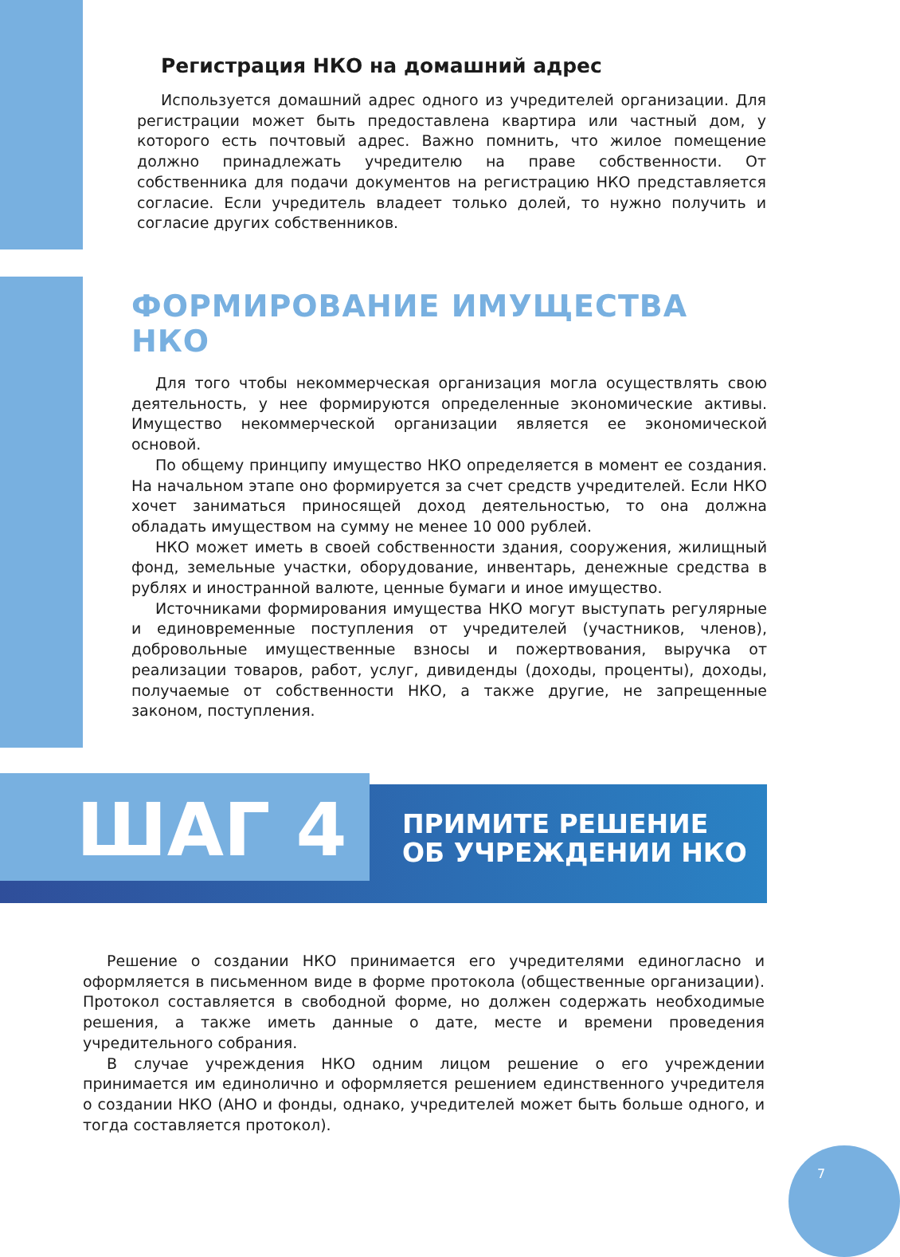Регистрация НКО на домашний адрес
Используется домашний адрес одного из учредителей организации. Для регистрации может быть предоставлена квартира или частный дом, у которого есть почтовый адрес. Важно помнить, что жилое помещение должно принадлежать учредителю на праве собственности. От собственника для подачи документов на регистрацию НКО представляется согласие. Если учредитель владеет только долей, то нужно получить и согласие других собственников.
ФОРМИРОВАНИЕ ИМУЩЕСТВА НКО
Для того чтобы некоммерческая организация могла осуществлять свою деятельность, у нее формируются определенные экономические активы. Имущество некоммерческой организации является ее экономической основой.
По общему принципу имущество НКО определяется в момент ее создания. На начальном этапе оно формируется за счет средств учредителей. Если НКО хочет заниматься приносящей доход деятельностью, то она должна обладать имуществом на сумму не менее 10 000 рублей.
НКО может иметь в своей собственности здания, сооружения, жилищный фонд, земельные участки, оборудование, инвентарь, денежные средства в рублях и иностранной валюте, ценные бумаги и иное имущество.
Источниками формирования имущества НКО могут выступать регулярные и единовременные поступления от учредителей (участников, членов), добровольные имущественные взносы и пожертвования, выручка от реализации товаров, работ, услуг, дивиденды (доходы, проценты), доходы, получаемые от собственности НКО, а также другие, не запрещенные законом, поступления.
ШАГ 4
ПРИМИТЕ РЕШЕНИЕ
ОБ УЧРЕЖДЕНИИ НКО
Решение о создании НКО принимается его учредителями единогласно и оформляется в письменном виде в форме протокола (общественные организации). Протокол составляется в свободной форме, но должен содержать необходимые решения, а также иметь данные о дате, месте и времени проведения учредительного собрания.
В случае учреждения НКО одним лицом решение о его учреждении принимается им единолично и оформляется решением единственного учредителя о создании НКО (АНО и фонды, однако, учредителей может быть больше одного, и тогда составляется протокол).
7